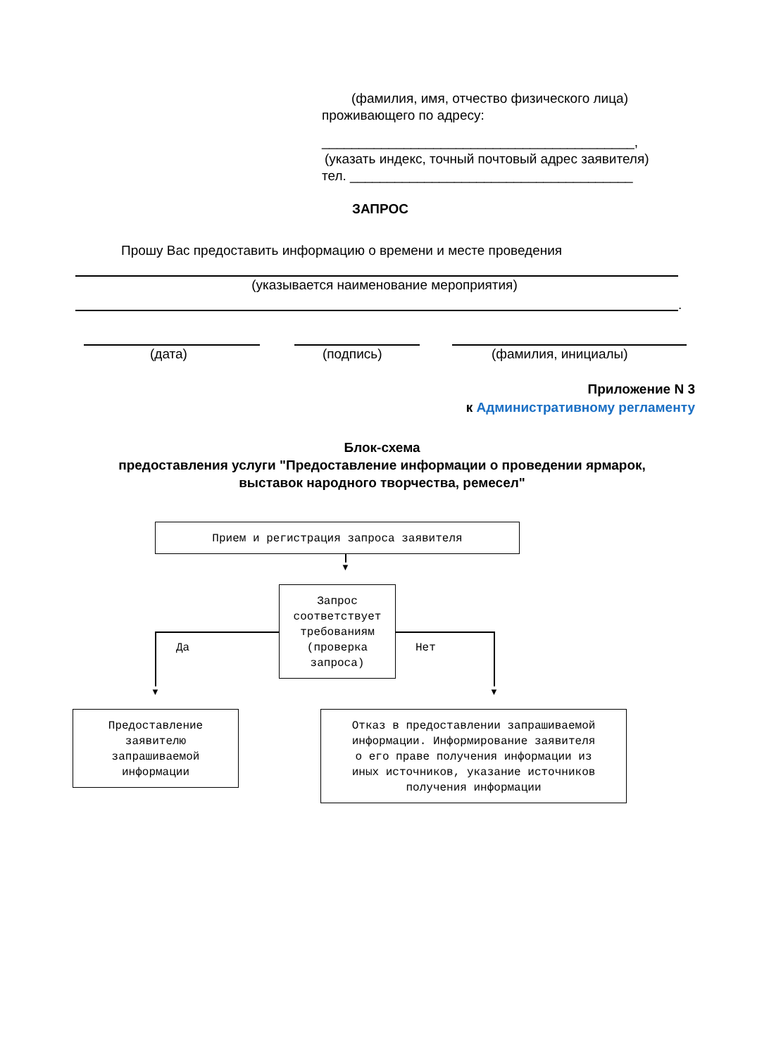(фамилия, имя, отчество физического лица)
проживающего по адресу:
__________________________________________,
(указать индекс, точный почтовый адрес заявителя)
тел. ______________________________________
ЗАПРОС
Прошу Вас предоставить информацию о времени и месте проведения
(указывается наименование мероприятия)
.
(дата) (подпись) (фамилия, инициалы)
Приложение N 3
к Административному регламенту
Блок-схема
предоставления услуги "Предоставление информации о проведении ярмарок,
выставок народного творчества, ремесел"
Прием и регистрация запроса заявителя
▼
Запрос
соответствует
требованиям
(проверка
запроса)
Да Нет
▼ ▼
Предоставление
заявителю
запрашиваемой
информации
Отказ в предоставлении запрашиваемой
информации. Информирование заявителя
о его праве получения информации из
иных источников, указание источников
получения информации